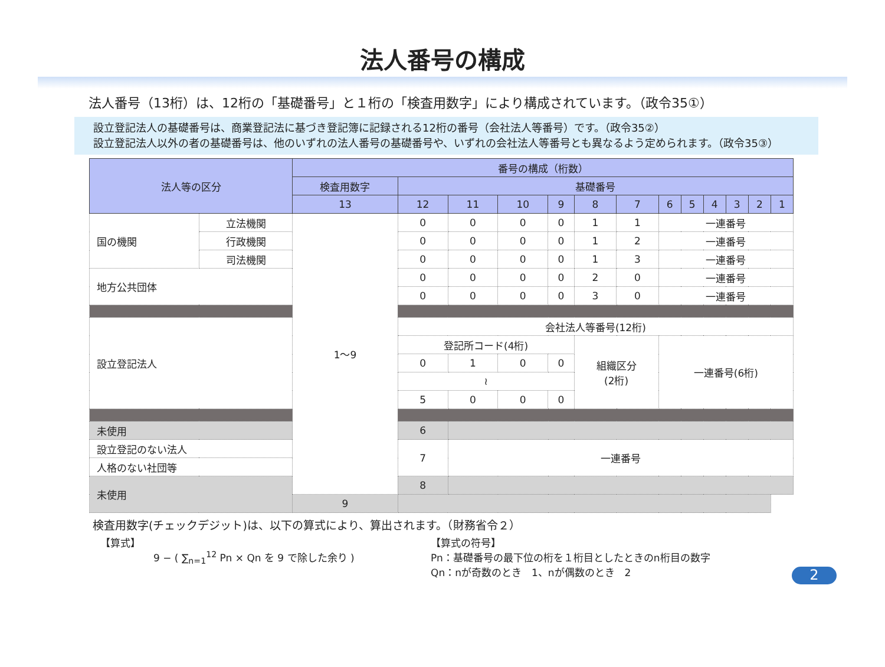法人番号の構成
法人番号（13桁）は、12桁の「基礎番号」と１桁の「検査用数字」により構成されています。（政令35①）
　設立登記法人の基礎番号は、商業登記法に基づき登記簿に記録される12桁の番号（会社法人等番号）です。（政令35②）
　設立登記法人以外の者の基礎番号は、他のいずれの法人番号の基礎番号や、いずれの会社法人等番号とも異なるよう定められます。（政令35③）
| 法人等の区分 | | 番号の構成（桁数） | | | | | | | | | | | | |
| --- | --- | --- | --- | --- | --- | --- | --- | --- | --- | --- | --- | --- | --- | --- |
| | | 検査用数字 | 基礎番号 | | | | | | | | | | | |
| | | 13 | 12 | 11 | 10 | 9 | 8 | 7 | 6 | 5 | 4 | 3 | 2 | 1 |
| 国の機関 | 立法機関 | 1～9 | 0 | 0 | 0 | 0 | 1 | 1 | 一連番号 | | | | | |
| | 行政機関 | | 0 | 0 | 0 | 0 | 1 | 2 | 一連番号 | | | | | |
| | 司法機関 | | 0 | 0 | 0 | 0 | 1 | 3 | 一連番号 | | | | | |
| 地方公共団体 | | | 0 | 0 | 0 | 0 | 2 | 0 | 一連番号 | | | | | |
| | | | 0 | 0 | 0 | 0 | 3 | 0 | 一連番号 | | | | | |
| 設立登記法人 | | | 会社法人等番号(12桁) | | | | | | | | | | | |
| | | | 登記所コード(4桁) | | | | 組織区分 (2桁) | | 一連番号(6桁) | | | | | |
| | | | 0 | 1 | 0 | 0 | | | | | | | | |
| | | | ≀ | | | | | | | | | | | |
| | | | 5 | 0 | 0 | 0 | | | | | | | | |
| 未使用 | | | 6 | | | | | | | | | | | |
| 設立登記のない法人 | | | 7 | 一連番号 | | | | | | | | | | |
| 人格のない社団等 | | | | | | | | | | | | | | |
| 未使用 | | | 8 | | | | | | | | | | | |
| | | 9 | | | | | | | | | | | | |
検査用数字(チェックデジット)は、以下の算式により、算出されます。（財務省令２）
【算式】
9 − ( ∑<sub>n=1</sub><sup>12</sup> Pn × Qn を 9 で除した余り )
【算式の符号】
Pn：基礎番号の最下位の桁を１桁目としたときのn桁目の数字
Qn：nが奇数のとき　1、nが偶数のとき　2
2